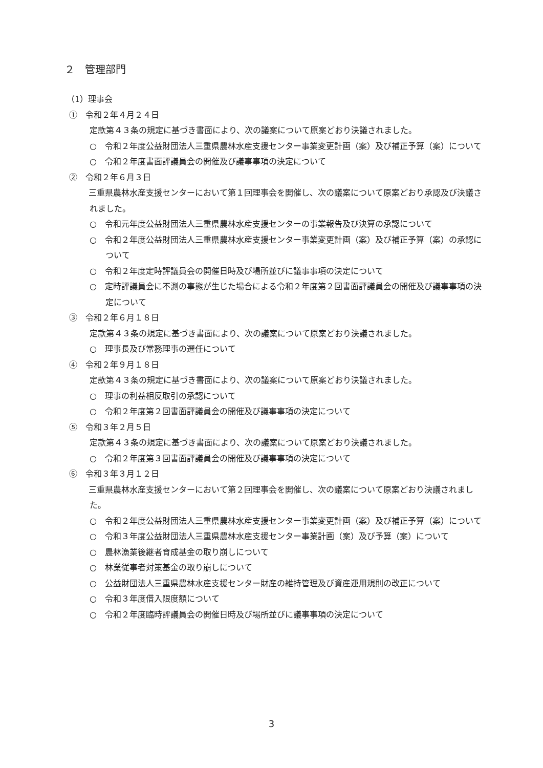２　管理部門
（1）理事会
①　令和２年４月２４日
定款第４３条の規定に基づき書面により、次の議案について原案どおり決議されました。
○　令和２年度公益財団法人三重県農林水産支援センター事業変更計画（案）及び補正予算（案）について
○　令和２年度書面評議員会の開催及び議事事項の決定について
②　令和２年６月３日
　三重県農林水産支援センターにおいて第１回理事会を開催し、次の議案について原案どおり承認及び決議されました。
○　令和元年度公益財団法人三重県農林水産支援センターの事業報告及び決算の承認について
○　令和２年度公益財団法人三重県農林水産支援センター事業変更計画（案）及び補正予算（案）の承認について
○　令和２年度定時評議員会の開催日時及び場所並びに議事事項の決定について
○　定時評議員会に不測の事態が生じた場合による令和２年度第２回書面評議員会の開催及び議事事項の決定について
③　令和２年６月１８日
定款第４３条の規定に基づき書面により、次の議案について原案どおり決議されました。
○　理事長及び常務理事の選任について
④　令和２年９月１８日
定款第４３条の規定に基づき書面により、次の議案について原案どおり決議されました。
○　理事の利益相反取引の承認について
○　令和２年度第２回書面評議員会の開催及び議事事項の決定について
⑤　令和３年２月５日
定款第４３条の規定に基づき書面により、次の議案について原案どおり決議されました。
○　令和２年度第３回書面評議員会の開催及び議事事項の決定について
⑥　令和３年３月１２日
　三重県農林水産支援センターにおいて第２回理事会を開催し、次の議案について原案どおり決議されました。
○　令和２年度公益財団法人三重県農林水産支援センター事業変更計画（案）及び補正予算（案）について
○　令和３年度公益財団法人三重県農林水産支援センター事業計画（案）及び予算（案）について
○　農林漁業後継者育成基金の取り崩しについて
○　林業従事者対策基金の取り崩しについて
○　公益財団法人三重県農林水産支援センター財産の維持管理及び資産運用規則の改正について
○　令和３年度借入限度額について
○　令和２年度臨時評議員会の開催日時及び場所並びに議事事項の決定について
3